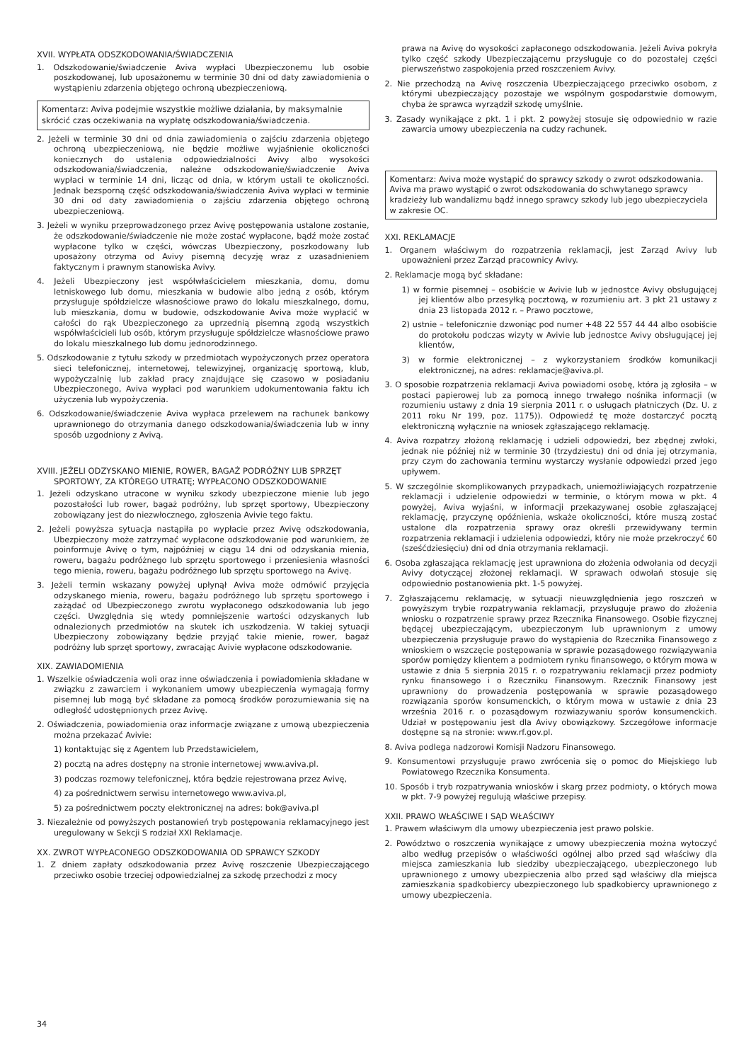XVII. WYPŁATA ODSZKODOWANIA/ŚWIADCZENIA
1. Odszkodowanie/świadczenie Aviva wypłaci Ubezpieczonemu lub osobie poszkodowanej, lub uposażonemu w terminie 30 dni od daty zawiadomienia o wystąpieniu zdarzenia objętego ochroną ubezpieczeniową.
Komentarz: Aviva podejmie wszystkie możliwe działania, by maksymalnie skrócić czas oczekiwania na wypłatę odszkodowania/świadczenia.
2. Jeżeli w terminie 30 dni od dnia zawiadomienia o zajściu zdarzenia objętego ochroną ubezpieczeniową, nie będzie możliwe wyjaśnienie okoliczności koniecznych do ustalenia odpowiedzialności Avivy albo wysokości odszkodowania/świadczenia, należne odszkodowanie/świadczenie Aviva wypłaci w terminie 14 dni, licząc od dnia, w którym ustali te okoliczności. Jednak bezsporną część odszkodowania/świadczenia Aviva wypłaci w terminie 30 dni od daty zawiadomienia o zajściu zdarzenia objętego ochroną ubezpieczeniową.
3. Jeżeli w wyniku przeprowadzonego przez Avivę postępowania ustalone zostanie, że odszkodowanie/świadczenie nie może zostać wypłacone, bądź może zostać wypłacone tylko w części, wówczas Ubezpieczony, poszkodowany lub uposażony otrzyma od Avivy pisemną decyzję wraz z uzasadnieniem faktycznym i prawnym stanowiska Avivy.
4. Jeżeli Ubezpieczony jest współwłaścicielem mieszkania, domu, domu letniskowego lub domu, mieszkania w budowie albo jedną z osób, którym przysługuje spółdzielcze własnościowe prawo do lokalu mieszkalnego, domu, lub mieszkania, domu w budowie, odszkodowanie Aviva może wypłacić w całości do rąk Ubezpieczonego za uprzednią pisemną zgodą wszystkich współwłaścicieli lub osób, którym przysługuje spółdzielcze własnościowe prawo do lokalu mieszkalnego lub domu jednorodzinnego.
5. Odszkodowanie z tytułu szkody w przedmiotach wypożyczonych przez operatora sieci telefonicznej, internetowej, telewizyjnej, organizację sportową, klub, wypożyczalnię lub zakład pracy znajdujące się czasowo w posiadaniu Ubezpieczonego, Aviva wypłaci pod warunkiem udokumentowania faktu ich użyczenia lub wypożyczenia.
6. Odszkodowanie/świadczenie Aviva wypłaca przelewem na rachunek bankowy uprawnionego do otrzymania danego odszkodowania/świadczenia lub w inny sposób uzgodniony z Avivą.
XVIII. JEŻELI ODZYSKANO MIENIE, ROWER, BAGAŻ PODRÓŻNY LUB SPRZĘT SPORTOWY, ZA KTÓREGO UTRATĘ; WYPŁACONO ODSZKODOWANIE
1. Jeżeli odzyskano utracone w wyniku szkody ubezpieczone mienie lub jego pozostałości lub rower, bagaż podróżny, lub sprzęt sportowy, Ubezpieczony zobowiązany jest do niezwłocznego, zgłoszenia Avivie tego faktu.
2. Jeżeli powyższa sytuacja nastąpiła po wypłacie przez Avivę odszkodowania, Ubezpieczony może zatrzymać wypłacone odszkodowanie pod warunkiem, że poinformuje Avivę o tym, najpóźniej w ciągu 14 dni od odzyskania mienia, roweru, bagażu podróżnego lub sprzętu sportowego i przeniesienia własności tego mienia, roweru, bagażu podróżnego lub sprzętu sportowego na Avivę.
3. Jeżeli termin wskazany powyżej upłynął Aviva może odmówić przyjęcia odzyskanego mienia, roweru, bagażu podróżnego lub sprzętu sportowego i zażądać od Ubezpieczonego zwrotu wypłaconego odszkodowania lub jego części. Uwzględnia się wtedy pomniejszenie wartości odzyskanych lub odnalezionych przedmiotów na skutek ich uszkodzenia. W takiej sytuacji Ubezpieczony zobowiązany będzie przyjąć takie mienie, rower, bagaż podróżny lub sprzęt sportowy, zwracając Avivie wypłacone odszkodowanie.
XIX. ZAWIADOMIENIA
1. Wszelkie oświadczenia woli oraz inne oświadczenia i powiadomienia składane w związku z zawarciem i wykonaniem umowy ubezpieczenia wymagają formy pisemnej lub mogą być składane za pomocą środków porozumiewania się na odległość udostępnionych przez Avivę.
2. Oświadczenia, powiadomienia oraz informacje związane z umową ubezpieczenia można przekazać Avivie:
1) kontaktując się z Agentem lub Przedstawicielem,
2) pocztą na adres dostępny na stronie internetowej www.aviva.pl.
3) podczas rozmowy telefonicznej, która będzie rejestrowana przez Avivę,
4) za pośrednictwem serwisu internetowego www.aviva.pl,
5) za pośrednictwem poczty elektronicznej na adres: bok@aviva.pl
3. Niezależnie od powyższych postanowień tryb postępowania reklamacyjnego jest uregulowany w Sekcji S rodział XXI Reklamacje.
XX. ZWROT WYPŁACONEGO ODSZKODOWANIA OD SPRAWCY SZKODY
1. Z dniem zapłaty odszkodowania przez Avivę roszczenie Ubezpieczającego przeciwko osobie trzeciej odpowiedzialnej za szkodę przechodzi z mocy
prawa na Avivę do wysokości zapłaconego odszkodowania. Jeżeli Aviva pokryła tylko część szkody Ubezpieczającemu przysługuje co do pozostałej części pierwszeństwo zaspokojenia przed roszczeniem Avivy.
2. Nie przechodzą na Avivę roszczenia Ubezpieczającego przeciwko osobom, z którymi ubezpieczający pozostaje we wspólnym gospodarstwie domowym, chyba że sprawca wyrządził szkodę umyślnie.
3. Zasady wynikające z pkt. 1 i pkt. 2 powyżej stosuje się odpowiednio w razie zawarcia umowy ubezpieczenia na cudzy rachunek.
Komentarz: Aviva może wystąpić do sprawcy szkody o zwrot odszkodowania.
Aviva ma prawo wystąpić o zwrot odszkodowania do schwytanego sprawcy kradzieży lub wandalizmu bądź innego sprawcy szkody lub jego ubezpieczyciela w zakresie OC.
XXI. REKLAMACJE
1. Organem właściwym do rozpatrzenia reklamacji, jest Zarząd Avivy lub upoważnieni przez Zarząd pracownicy Avivy.
2. Reklamacje mogą być składane:
1) w formie pisemnej – osobiście w Avivie lub w jednostce Avivy obsługującej jej klientów albo przesyłką pocztową, w rozumieniu art. 3 pkt 21 ustawy z dnia 23 listopada 2012 r. – Prawo pocztowe,
2) ustnie – telefonicznie dzwoniąc pod numer +48 22 557 44 44 albo osobiście do protokołu podczas wizyty w Avivie lub jednostce Avivy obsługującej jej klientów,
3) w formie elektronicznej – z wykorzystaniem środków komunikacji elektronicznej, na adres: reklamacje@aviva.pl.
3. O sposobie rozpatrzenia reklamacji Aviva powiadomi osobę, która ją zgłosiła – w postaci papierowej lub za pomocą innego trwałego nośnika informacji (w rozumieniu ustawy z dnia 19 sierpnia 2011 r. o usługach płatniczych (Dz. U. z 2011 roku Nr 199, poz. 1175)). Odpowiedź tę może dostarczyć pocztą elektroniczną wyłącznie na wniosek zgłaszającego reklamację.
4. Aviva rozpatrzy złożoną reklamację i udzieli odpowiedzi, bez zbędnej zwłoki, jednak nie później niż w terminie 30 (trzydziestu) dni od dnia jej otrzymania, przy czym do zachowania terminu wystarczy wysłanie odpowiedzi przed jego upływem.
5. W szczególnie skomplikowanych przypadkach, uniemożliwiających rozpatrzenie reklamacji i udzielenie odpowiedzi w terminie, o którym mowa w pkt. 4 powyżej, Aviva wyjaśni, w informacji przekazywanej osobie zgłaszającej reklamację, przyczynę opóźnienia, wskaże okoliczności, które muszą zostać ustalone dla rozpatrzenia sprawy oraz określi przewidywany termin rozpatrzenia reklamacji i udzielenia odpowiedzi, który nie może przekroczyć 60 (sześćdziesięciu) dni od dnia otrzymania reklamacji.
6. Osoba zgłaszająca reklamację jest uprawniona do złożenia odwołania od decyzji Avivy dotyczącej złożonej reklamacji. W sprawach odwołań stosuje się odpowiednio postanowienia pkt. 1-5 powyżej.
7. Zgłaszającemu reklamację, w sytuacji nieuwzględnienia jego roszczeń w powyższym trybie rozpatrywania reklamacji, przysługuje prawo do złożenia wniosku o rozpatrzenie sprawy przez Rzecznika Finansowego. Osobie fizycznej będącej ubezpieczającym, ubezpieczonym lub uprawnionym z umowy ubezpieczenia przysługuje prawo do wystąpienia do Rzecznika Finansowego z wnioskiem o wszczęcie postępowania w sprawie pozasądowego rozwiązywania sporów pomiędzy klientem a podmiotem rynku finansowego, o którym mowa w ustawie z dnia 5 sierpnia 2015 r. o rozpatrywaniu reklamacji przez podmioty rynku finansowego i o Rzeczniku Finansowym. Rzecznik Finansowy jest uprawniony do prowadzenia postępowania w sprawie pozasądowego rozwiązania sporów konsumenckich, o którym mowa w ustawie z dnia 23 września 2016 r. o pozasądowym rozwiazywaniu sporów konsumenckich. Udział w postępowaniu jest dla Avivy obowiązkowy. Szczegółowe informacje dostępne są na stronie: www.rf.gov.pl.
8. Aviva podlega nadzorowi Komisji Nadzoru Finansowego.
9. Konsumentowi przysługuje prawo zwrócenia się o pomoc do Miejskiego lub Powiatowego Rzecznika Konsumenta.
10. Sposób i tryb rozpatrywania wniosków i skarg przez podmioty, o których mowa w pkt. 7-9 powyżej regulują właściwe przepisy.
XXII. PRAWO WŁAŚCIWE I SĄD WŁAŚCIWY
1. Prawem właściwym dla umowy ubezpieczenia jest prawo polskie.
2. Powództwo o roszczenia wynikające z umowy ubezpieczenia można wytoczyć albo według przepisów o właściwości ogólnej albo przed sąd właściwy dla miejsca zamieszkania lub siedziby ubezpieczającego, ubezpieczonego lub uprawnionego z umowy ubezpieczenia albo przed sąd właściwy dla miejsca zamieszkania spadkobiercy ubezpieczonego lub spadkobiercy uprawnionego z umowy ubezpieczenia.
34